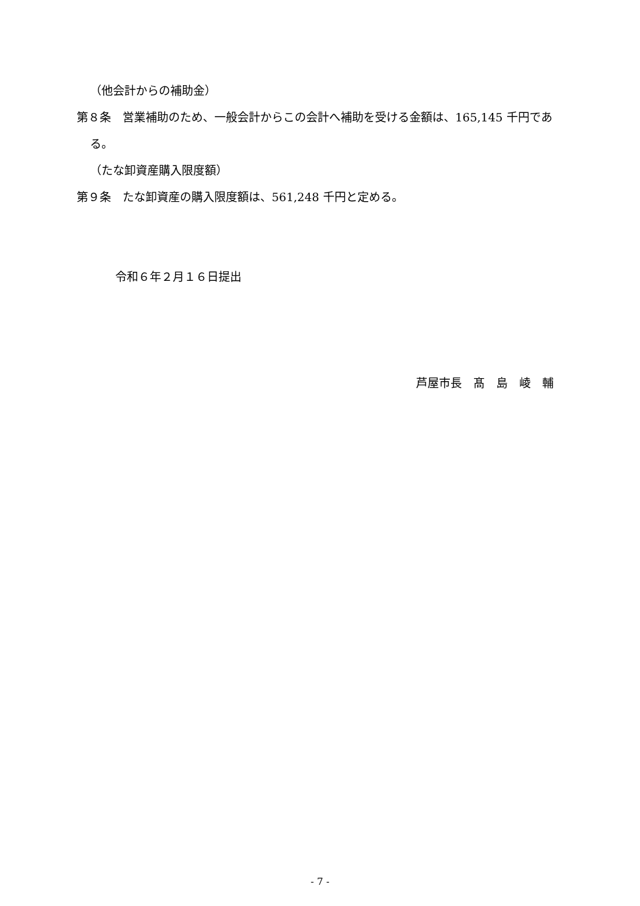（他会計からの補助金）
第８条　営業補助のため、一般会計からこの会計へ補助を受ける金額は、165,145 千円である。
（たな卸資産購入限度額）
第９条　たな卸資産の購入限度額は、561,248 千円と定める。
令和６年２月１６日提出
芦屋市長　髙　島　崚　輔
- 7 -